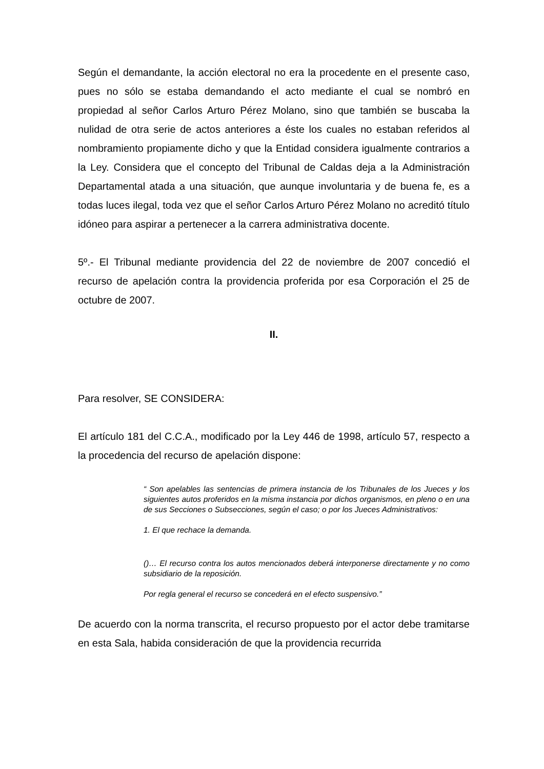Según el demandante, la acción electoral no era la procedente en el presente caso, pues no sólo se estaba demandando el acto mediante el cual se nombró en propiedad al señor Carlos Arturo Pérez Molano, sino que también se buscaba la nulidad de otra serie de actos anteriores a éste los cuales no estaban referidos al nombramiento propiamente dicho y que la Entidad considera igualmente contrarios a la Ley. Considera que el concepto del Tribunal de Caldas deja a la Administración Departamental atada a una situación, que aunque involuntaria y de buena fe, es a todas luces ilegal, toda vez que el señor Carlos Arturo Pérez Molano no acreditó título idóneo para aspirar a pertenecer a la carrera administrativa docente.
5º.- El Tribunal mediante providencia del 22 de noviembre de 2007 concedió el recurso de apelación contra la providencia proferida por esa Corporación el 25 de octubre de 2007.
II.
Para resolver, SE CONSIDERA:
El artículo 181 del C.C.A., modificado por la Ley 446 de 1998, artículo 57, respecto a la procedencia del recurso de apelación dispone:
“ Son apelables las sentencias de primera instancia de los Tribunales de los Jueces y los siguientes autos proferidos en la misma instancia por dichos organismos, en pleno o en una de sus Secciones o Subsecciones, según el caso; o por los Jueces Administrativos:
1. El que rechace la demanda.
()… El recurso contra los autos mencionados deberá interponerse directamente y no como subsidiario de la reposición.
Por regla general el recurso se concederá en el efecto suspensivo.”
De acuerdo con la norma transcrita, el recurso propuesto por el actor debe tramitarse en esta Sala, habida consideración de que la providencia recurrida